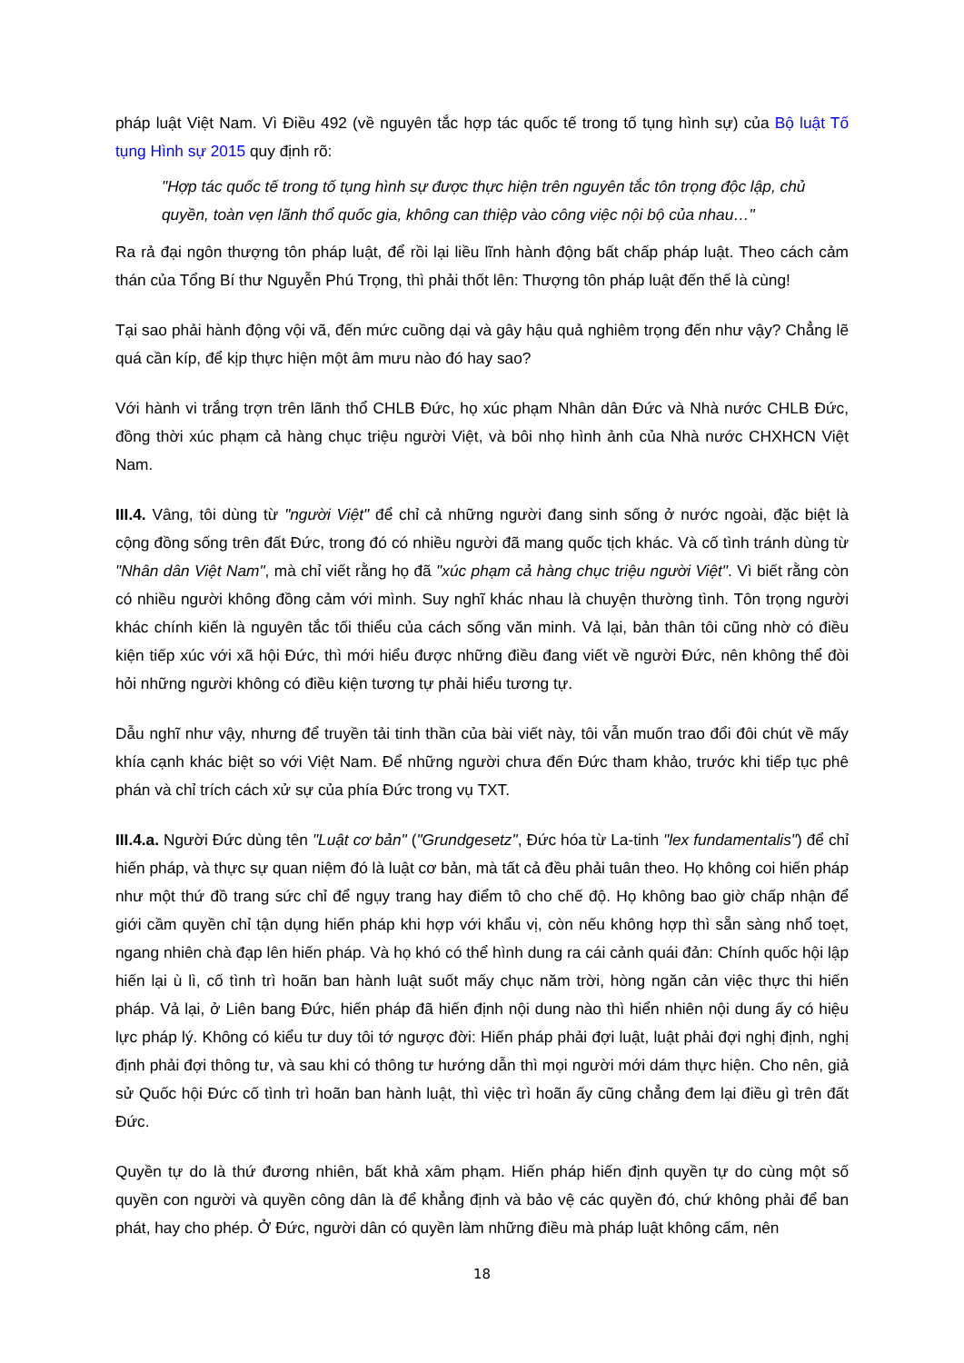pháp luật Việt Nam. Vì Điều 492 (về nguyên tắc hợp tác quốc tế trong tố tụng hình sự) của Bộ luật Tố tụng Hình sự 2015 quy định rõ:
"Hợp tác quốc tế trong tố tụng hình sự được thực hiện trên nguyên tắc tôn trọng độc lập, chủ quyền, toàn vẹn lãnh thổ quốc gia, không can thiệp vào công việc nội bộ của nhau…"
Ra rả đại ngôn thượng tôn pháp luật, để rồi lại liều lĩnh hành động bất chấp pháp luật. Theo cách cảm thán của Tổng Bí thư Nguyễn Phú Trọng, thì phải thốt lên: Thượng tôn pháp luật đến thế là cùng!
Tại sao phải hành động vội vã, đến mức cuồng dại và gây hậu quả nghiêm trọng đến như vậy? Chẳng lẽ quá cần kíp, để kịp thực hiện một âm mưu nào đó hay sao?
Với hành vi trắng trợn trên lãnh thổ CHLB Đức, họ xúc phạm Nhân dân Đức và Nhà nước CHLB Đức, đồng thời xúc phạm cả hàng chục triệu người Việt, và bôi nhọ hình ảnh của Nhà nước CHXHCN Việt Nam.
III.4. Vâng, tôi dùng từ "người Việt" để chỉ cả những người đang sinh sống ở nước ngoài, đặc biệt là cộng đồng sống trên đất Đức, trong đó có nhiều người đã mang quốc tịch khác. Và cố tình tránh dùng từ "Nhân dân Việt Nam", mà chỉ viết rằng họ đã "xúc phạm cả hàng chục triệu người Việt". Vì biết rằng còn có nhiều người không đồng cảm với mình. Suy nghĩ khác nhau là chuyện thường tình. Tôn trọng người khác chính kiến là nguyên tắc tối thiểu của cách sống văn minh. Vả lại, bản thân tôi cũng nhờ có điều kiện tiếp xúc với xã hội Đức, thì mới hiểu được những điều đang viết về người Đức, nên không thể đòi hỏi những người không có điều kiện tương tự phải hiểu tương tự.
Dẫu nghĩ như vậy, nhưng để truyền tải tinh thần của bài viết này, tôi vẫn muốn trao đổi đôi chút về mấy khía cạnh khác biệt so với Việt Nam. Để những người chưa đến Đức tham khảo, trước khi tiếp tục phê phán và chỉ trích cách xử sự của phía Đức trong vụ TXT.
III.4.a. Người Đức dùng tên "Luật cơ bản" ("Grundgesetz", Đức hóa từ La-tinh "lex fundamentalis") để chỉ hiến pháp, và thực sự quan niệm đó là luật cơ bản, mà tất cả đều phải tuân theo. Họ không coi hiến pháp như một thứ đồ trang sức chỉ để ngụy trang hay điểm tô cho chế độ. Họ không bao giờ chấp nhận để giới cầm quyền chỉ tận dụng hiến pháp khi hợp với khẩu vị, còn nếu không hợp thì sẵn sàng nhổ toẹt, ngang nhiên chà đạp lên hiến pháp. Và họ khó có thể hình dung ra cái cảnh quái đản: Chính quốc hội lập hiến lại ù lì, cố tình trì hoãn ban hành luật suốt mấy chục năm trời, hòng ngăn cản việc thực thi hiến pháp. Vả lại, ở Liên bang Đức, hiến pháp đã hiến định nội dung nào thì hiển nhiên nội dung ấy có hiệu lực pháp lý. Không có kiểu tư duy tôi tớ ngược đời: Hiến pháp phải đợi luật, luật phải đợi nghị định, nghị định phải đợi thông tư, và sau khi có thông tư hướng dẫn thì mọi người mới dám thực hiện. Cho nên, giả sử Quốc hội Đức cố tình trì hoãn ban hành luật, thì việc trì hoãn ấy cũng chẳng đem lại điều gì trên đất Đức.
Quyền tự do là thứ đương nhiên, bất khả xâm phạm. Hiến pháp hiến định quyền tự do cùng một số quyền con người và quyền công dân là để khẳng định và bảo vệ các quyền đó, chứ không phải để ban phát, hay cho phép. Ở Đức, người dân có quyền làm những điều mà pháp luật không cấm, nên
18